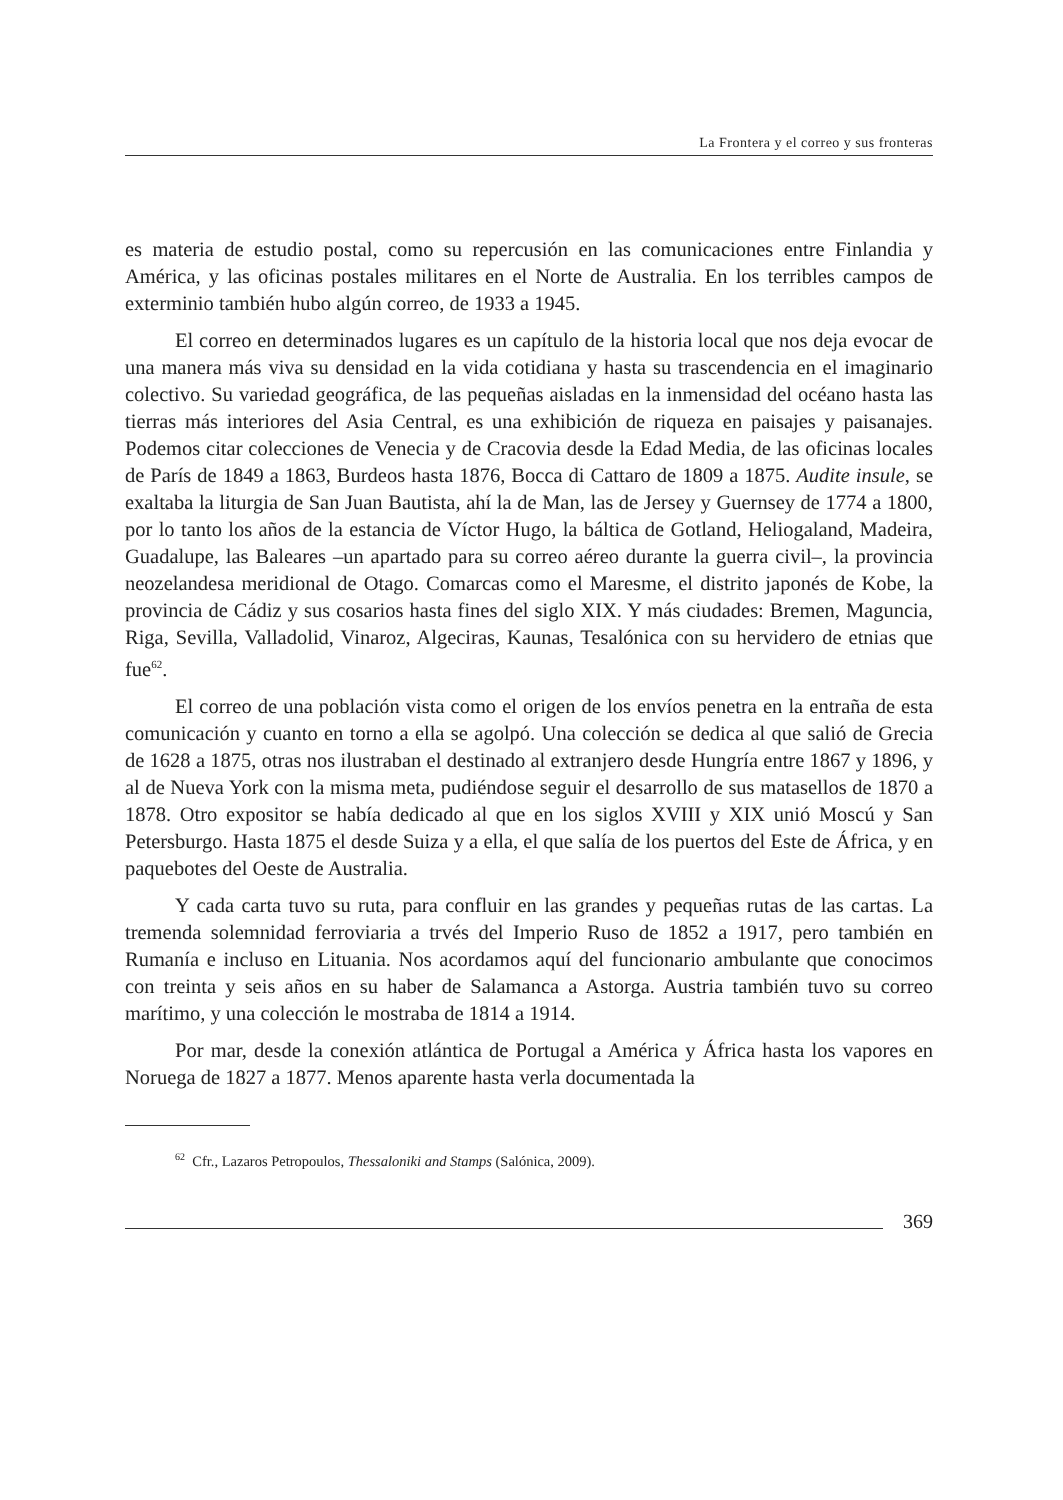La Frontera y el correo y sus fronteras
es materia de estudio postal, como su repercusión en las comunicaciones entre Finlandia y América, y las oficinas postales militares en el Norte de Australia. En los terribles campos de exterminio también hubo algún correo, de 1933 a 1945.
El correo en determinados lugares es un capítulo de la historia local que nos deja evocar de una manera más viva su densidad en la vida cotidiana y hasta su trascendencia en el imaginario colectivo. Su variedad geográfica, de las pequeñas aisladas en la inmensidad del océano hasta las tierras más interiores del Asia Central, es una exhibición de riqueza en paisajes y paisanajes. Podemos citar colecciones de Venecia y de Cracovia desde la Edad Media, de las oficinas locales de París de 1849 a 1863, Burdeos hasta 1876, Bocca di Cattaro de 1809 a 1875. Audite insule, se exaltaba la liturgia de San Juan Bautista, ahí la de Man, las de Jersey y Guernsey de 1774 a 1800, por lo tanto los años de la estancia de Víctor Hugo, la báltica de Gotland, Heliogaland, Madeira, Guadalupe, las Baleares –un apartado para su correo aéreo durante la guerra civil–, la provincia neozelandesa meridional de Otago. Comarcas como el Maresme, el distrito japonés de Kobe, la provincia de Cádiz y sus cosarios hasta fines del siglo XIX. Y más ciudades: Bremen, Maguncia, Riga, Sevilla, Valladolid, Vinaroz, Algeciras, Kaunas, Tesalónica con su hervidero de etnias que fue<sup>62</sup>.
El correo de una población vista como el origen de los envíos penetra en la entraña de esta comunicación y cuanto en torno a ella se agolpó. Una colección se dedica al que salió de Grecia de 1628 a 1875, otras nos ilustraban el destinado al extranjero desde Hungría entre 1867 y 1896, y al de Nueva York con la misma meta, pudiéndose seguir el desarrollo de sus matasellos de 1870 a 1878. Otro expositor se había dedicado al que en los siglos XVIII y XIX unió Moscú y San Petersburgo. Hasta 1875 el desde Suiza y a ella, el que salía de los puertos del Este de África, y en paquebotes del Oeste de Australia.
Y cada carta tuvo su ruta, para confluir en las grandes y pequeñas rutas de las cartas. La tremenda solemnidad ferroviaria a trvés del Imperio Ruso de 1852 a 1917, pero también en Rumanía e incluso en Lituania. Nos acordamos aquí del funcionario ambulante que conocimos con treinta y seis años en su haber de Salamanca a Astorga. Austria también tuvo su correo marítimo, y una colección le mostraba de 1814 a 1914.
Por mar, desde la conexión atlántica de Portugal a América y África hasta los vapores en Noruega de 1827 a 1877. Menos aparente hasta verla documentada la
<sup>62</sup> Cfr., Lazaros Petropoulos, Thessaloniki and Stamps (Salónica, 2009).
369